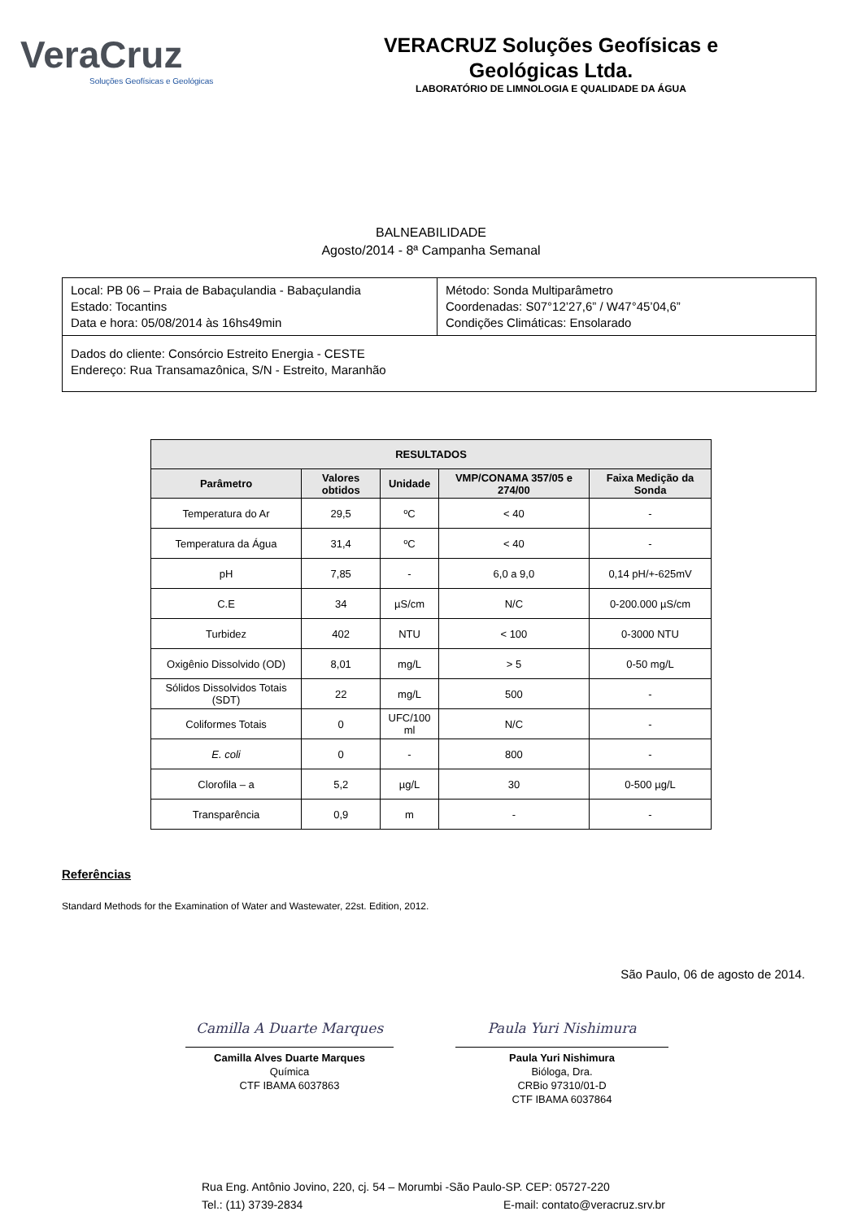VeraCruz
Soluções Geofísicas e Geológicas
VERACRUZ Soluções Geofísicas e
Geológicas Ltda.
LABORATÓRIO DE LIMNOLOGIA E QUALIDADE DA ÁGUA
BALNEABILIDADE
Agosto/2014 - 8ª Campanha Semanal
| Local: PB 06 – Praia de Babaçulandia - Babaçulandia Estado: Tocantins Data e hora: 05/08/2014 às 16hs49min | Método: Sonda Multiparâmetro Coordenadas: S07°12’27,6” / W47°45’04,6” Condições Climáticas: Ensolarado |
| Dados do cliente: Consórcio Estreito Energia - CESTE Endereço: Rua Transamazônica, S/N - Estreito, Maranhão | |
| RESULTADOS | | | | |
| --- | --- | --- | --- | --- |
| Parâmetro | Valores obtidos | Unidade | VMP/CONAMA 357/05 e 274/00 | Faixa Medição da Sonda |
| Temperatura do Ar | 29,5 | ºC | < 40 | - |
| Temperatura da Água | 31,4 | ºC | < 40 | - |
| pH | 7,85 | - | 6,0 a 9,0 | 0,14 pH/+-625mV |
| C.E | 34 | µS/cm | N/C | 0-200.000 µS/cm |
| Turbidez | 402 | NTU | < 100 | 0-3000 NTU |
| Oxigênio Dissolvido (OD) | 8,01 | mg/L | > 5 | 0-50 mg/L |
| Sólidos Dissolvidos Totais (SDT) | 22 | mg/L | 500 | - |
| Coliformes Totais | 0 | UFC/100 ml | N/C | - |
| E. coli | 0 | - | 800 | - |
| Clorofila – a | 5,2 | µg/L | 30 | 0-500 µg/L |
| Transparência | 0,9 | m | - | - |
Referências
Standard Methods for the Examination of Water and Wastewater, 22st. Edition, 2012.
São Paulo, 06 de agosto de 2014.
Camilla A Duarte Marques
Camilla Alves Duarte Marques
Química
CTF IBAMA 6037863
Paula Yuri Nishimura
Paula Yuri Nishimura
Bióloga, Dra.
CRBio 97310/01-D
CTF IBAMA 6037864
Rua Eng. Antônio Jovino, 220, cj. 54 – Morumbi -São Paulo-SP. CEP: 05727-220
Tel.: (11) 3739-2834 E-mail: contato@veracruz.srv.br